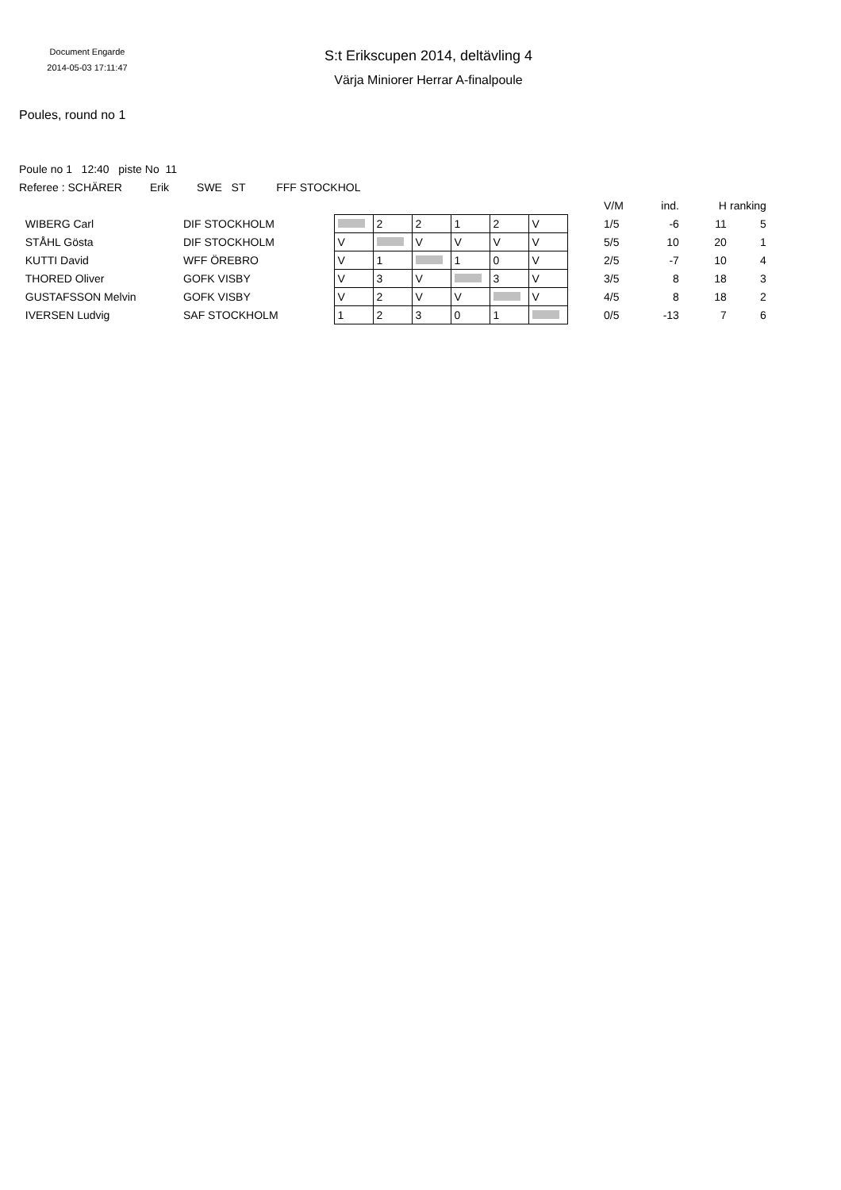Document Engarde
2014-05-03 17:11:47
S:t Erikscupen 2014, deltävling 4
Värja Miniorer Herrar A-finalpoule
Poules, round no 1
Poule no 1 12:40 piste No 11
Referee : SCHÄRER Erik SWE ST FFF STOCKHOL
| | | | | | | | | | V/M | ind. | H | ranking |
| WIBERG Carl | DIF STOCKHOLM | | 2 | 2 | 1 | 2 | V | | 1/5 | -6 | 11 | 5 |
| STÅHL Gösta | DIF STOCKHOLM | V | | V | V | V | V | | 5/5 | 10 | 20 | 1 |
| KUTTI David | WFF ÖREBRO | V | 1 | | 1 | 0 | V | | 2/5 | -7 | 10 | 4 |
| THORED Oliver | GOFK VISBY | V | 3 | V | | 3 | V | | 3/5 | 8 | 18 | 3 |
| GUSTAFSSON Melvin | GOFK VISBY | V | 2 | V | V | | V | | 4/5 | 8 | 18 | 2 |
| IVERSEN Ludvig | SAF STOCKHOLM | 1 | 2 | 3 | 0 | 1 | | | 0/5 | -13 | 7 | 6 |